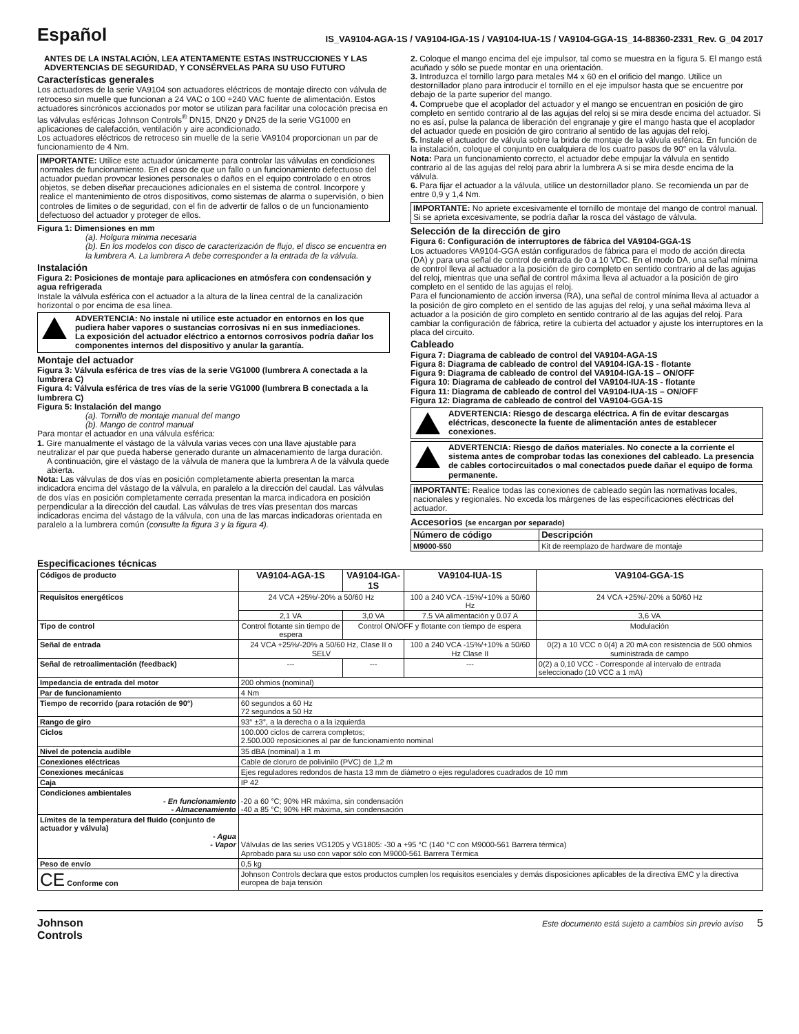Español
IS_VA9104-AGA-1S / VA9104-IGA-1S / VA9104-IUA-1S / VA9104-GGA-1S_14-88360-2331_Rev. G_04 2017
ANTES DE LA INSTALACIÓN, LEA ATENTAMENTE ESTAS INSTRUCCIONES Y LAS ADVERTENCIAS DE SEGURIDAD, Y CONSÉRVELAS PARA SU USO FUTURO
Características generales
Los actuadores de la serie VA9104 son actuadores eléctricos de montaje directo con válvula de retroceso sin muelle que funcionan a 24 VAC o 100 ÷240 VAC fuente de alimentación. Estos actuadores sincrónicos accionados por motor se utilizan para facilitar una colocación precisa en las válvulas esféricas Johnson Controls<sup>®</sup> DN15, DN20 y DN25 de la serie VG1000 en aplicaciones de calefacción, ventilación y aire acondicionado.
Los actuadores eléctricos de retroceso sin muelle de la serie VA9104 proporcionan un par de funcionamiento de 4 Nm.
IMPORTANTE: Utilice este actuador únicamente para controlar las válvulas en condiciones normales de funcionamiento. En el caso de que un fallo o un funcionamiento defectuoso del actuador puedan provocar lesiones personales o daños en el equipo controlado o en otros objetos, se deben diseñar precauciones adicionales en el sistema de control. Incorpore y realice el mantenimiento de otros dispositivos, como sistemas de alarma o supervisión, o bien controles de límites o de seguridad, con el fin de advertir de fallos o de un funcionamiento defectuoso del actuador y proteger de ellos.
Figura 1: Dimensiones en mm
(a). Holgura mínima necesaria
(b). En los modelos con disco de caracterización de flujo, el disco se encuentra en la lumbrera A. La lumbrera A debe corresponder a la entrada de la válvula.
Instalación
Figura 2: Posiciones de montaje para aplicaciones en atmósfera con condensación y agua refrigerada
Instale la válvula esférica con el actuador a la altura de la línea central de la canalización horizontal o por encima de esa línea.
ADVERTENCIA: No instale ni utilice este actuador en entornos en los que pudiera haber vapores o sustancias corrosivas ni en sus inmediaciones.
La exposición del actuador eléctrico a entornos corrosivos podría dañar los componentes internos del dispositivo y anular la garantía.
Montaje del actuador
Figura 3: Válvula esférica de tres vías de la serie VG1000 (lumbrera A conectada a la lumbrera C)
Figura 4: Válvula esférica de tres vías de la serie VG1000 (lumbrera B conectada a la lumbrera C)
Figura 5: Instalación del mango
(a). Tornillo de montaje manual del mango
(b). Mango de control manual
Para montar el actuador en una válvula esférica:
1. Gire manualmente el vástago de la válvula varias veces con una llave ajustable para neutralizar el par que pueda haberse generado durante un almacenamiento de larga duración.
A continuación, gire el vástago de la válvula de manera que la lumbrera A de la válvula quede abierta.
Nota: Las válvulas de dos vías en posición completamente abierta presentan la marca indicadora encima del vástago de la válvula, en paralelo a la dirección del caudal. Las válvulas de dos vías en posición completamente cerrada presentan la marca indicadora en posición perpendicular a la dirección del caudal. Las válvulas de tres vías presentan dos marcas indicadoras encima del vástago de la válvula, con una de las marcas indicadoras orientada en paralelo a la lumbrera común (consulte la figura 3 y la figura 4).
2. Coloque el mango encima del eje impulsor, tal como se muestra en la figura 5. El mango está acuñado y sólo se puede montar en una orientación.
3. Introduzca el tornillo largo para metales M4 x 60 en el orificio del mango. Utilice un destornillador plano para introducir el tornillo en el eje impulsor hasta que se encuentre por debajo de la parte superior del mango.
4. Compruebe que el acoplador del actuador y el mango se encuentran en posición de giro completo en sentido contrario al de las agujas del reloj si se mira desde encima del actuador. Si no es así, pulse la palanca de liberación del engranaje y gire el mango hasta que el acoplador del actuador quede en posición de giro contrario al sentido de las agujas del reloj.
5. Instale el actuador de válvula sobre la brida de montaje de la válvula esférica. En función de la instalación, coloque el conjunto en cualquiera de los cuatro pasos de 90° en la válvula.
Nota: Para un funcionamiento correcto, el actuador debe empujar la válvula en sentido contrario al de las agujas del reloj para abrir la lumbrera A si se mira desde encima de la válvula.
6. Para fijar el actuador a la válvula, utilice un destornillador plano. Se recomienda un par de entre 0,9 y 1,4 Nm.
IMPORTANTE: No apriete excesivamente el tornillo de montaje del mango de control manual. Si se aprieta excesivamente, se podría dañar la rosca del vástago de válvula.
Selección de la dirección de giro
Figura 6: Configuración de interruptores de fábrica del VA9104-GGA-1S
Los actuadores VA9104-GGA están configurados de fábrica para el modo de acción directa (DA) y para una señal de control de entrada de 0 a 10 VDC. En el modo DA, una señal mínima de control lleva al actuador a la posición de giro completo en sentido contrario al de las agujas del reloj, mientras que una señal de control máxima lleva al actuador a la posición de giro completo en el sentido de las agujas el reloj.
Para el funcionamiento de acción inversa (RA), una señal de control mínima lleva al actuador a la posición de giro completo en el sentido de las agujas del reloj, y una señal máxima lleva al actuador a la posición de giro completo en sentido contrario al de las agujas del reloj. Para cambiar la configuración de fábrica, retire la cubierta del actuador y ajuste los interruptores en la placa del circuito.
Cableado
Figura 7: Diagrama de cableado de control del VA9104-AGA-1S
Figura 8: Diagrama de cableado de control del VA9104-IGA-1S - flotante
Figura 9: Diagrama de cableado de control del VA9104-IGA-1S – ON/OFF
Figura 10: Diagrama de cableado de control del VA9104-IUA-1S - flotante
Figura 11: Diagrama de cableado de control del VA9104-IUA-1S – ON/OFF
Figura 12: Diagrama de cableado de control del VA9104-GGA-1S
ADVERTENCIA: Riesgo de descarga eléctrica. A fin de evitar descargas eléctricas, desconecte la fuente de alimentación antes de establecer conexiones.
ADVERTENCIA: Riesgo de daños materiales. No conecte a la corriente el sistema antes de comprobar todas las conexiones del cableado. La presencia de cables cortocircuitados o mal conectados puede dañar el equipo de forma permanente.
IMPORTANTE: Realice todas las conexiones de cableado según las normativas locales, nacionales y regionales. No exceda los márgenes de las especificaciones eléctricas del actuador.
Accesorios (se encargan por separado)
| Número de código | Descripción |
| --- | --- |
| M9000-550 | Kit de reemplazo de hardware de montaje |
Especificaciones técnicas
| Códigos de producto | VA9104-AGA-1S | VA9104-IGA-1S | VA9104-IUA-1S | VA9104-GGA-1S |
| Requisitos energéticos | 24 VCA +25%/-20% a 50/60 Hz | | 100 a 240 VCA -15%/+10% a 50/60 Hz | 24 VCA +25%/-20% a 50/60 Hz |
| | 2,1 VA | 3,0 VA | 7.5 VA alimentación y 0.07 A | 3,6 VA |
| Tipo de control | Control flotante sin tiempo de espera | Control ON/OFF y flotante con tiempo de espera | | Modulación |
| Señal de entrada | 24 VCA +25%/-20% a 50/60 Hz, Clase II o SELV | | 100 a 240 VCA -15%/+10% a 50/60 Hz Clase II | 0(2) a 10 VCC o 0(4) a 20 mA con resistencia de 500 ohmios suministrada de campo |
| Señal de retroalimentación (feedback) | --- | --- | --- | 0(2) a 0,10 VCC - Corresponde al intervalo de entrada seleccionado (10 VCC a 1 mA) |
| Impedancia de entrada del motor | 200 ohmios (nominal) | | | |
| Par de funcionamiento | 4 Nm | | | |
| Tiempo de recorrido (para rotación de 90°) | 60 segundos a 60 Hz 72 segundos a 50 Hz | | | |
| Rango de giro | 93° ±3°, a la derecha o a la izquierda | | | |
| Ciclos | 100.000 ciclos de carrera completos; 2.500.000 reposiciones al par de funcionamiento nominal | | | |
| Nivel de potencia audible | 35 dBA (nominal) a 1 m | | | |
| Conexiones eléctricas | Cable de cloruro de polivinilo (PVC) de 1,2 m | | | |
| Conexiones mecánicas | Ejes reguladores redondos de hasta 13 mm de diámetro o ejes reguladores cuadrados de 10 mm | | | |
| Caja | IP 42 | | | |
| Condiciones ambientales - En funcionamiento - Almacenamiento | -20 a 60 °C; 90% HR máxima, sin condensación -40 a 85 °C; 90% HR máxima, sin condensación | | | |
| Límites de la temperatura del fluido (conjunto de actuador y válvula) - Agua - Vapor | Válvulas de las series VG1205 y VG1805: -30 a +95 °C (140 °C con M9000-561 Barrera térmica) Aprobado para su uso con vapor sólo con M9000-561 Barrera Térmica | | | |
| Peso de envío | 0,5 kg | | | |
| CE Conforme con | Johnson Controls declara que estos productos cumplen los requisitos esenciales y demás disposiciones aplicables de la directiva EMC y la directiva europea de baja tensión | | | |
Johnson
Controls
Este documento está sujeto a cambios sin previo aviso 5